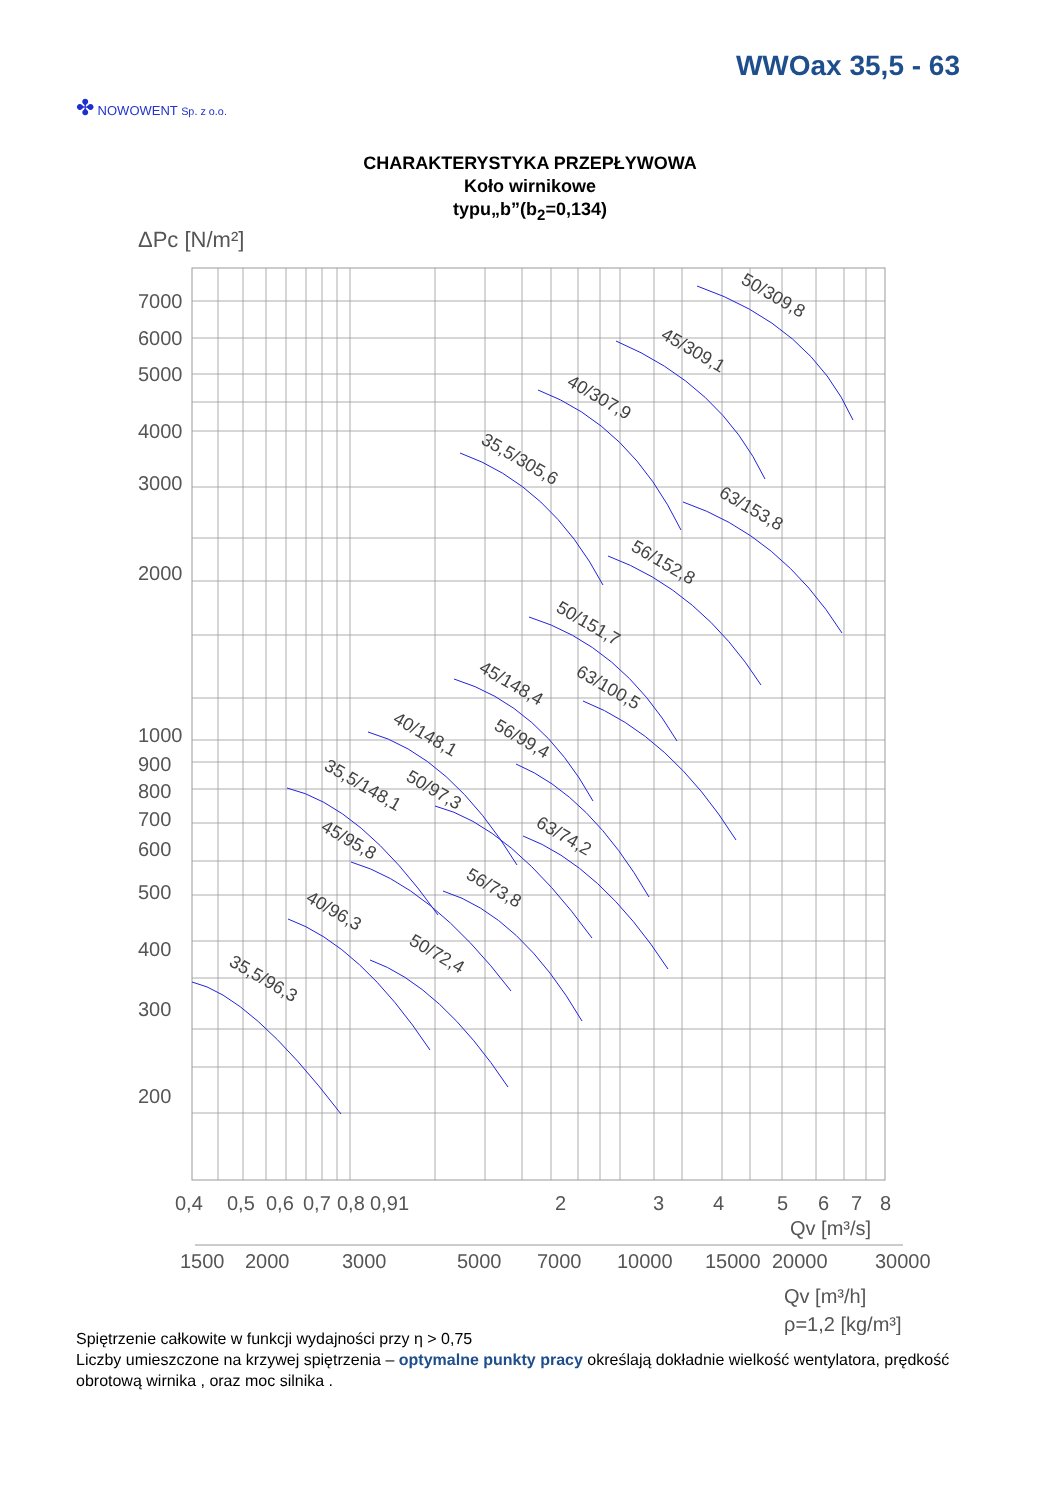WWOax 35,5 - 63
✤ NOWOWENT Sp. z o.o.
CHARAKTERYSTYKA PRZEPŁYWOWA
Koło wirnikowe
typu„b”(b<sub>2</sub>=0,134)
ΔPc [N/m²]
7000
6000
5000
4000
3000
2000
1000
900
800
700
600
500
400
300
200
0,4
0,5
0,6
0,7
0,8
0,9
1
2
3
4
5
6
7
8
Qv [m³/s]
1500
2000
3000
5000
7000
10000
15000
20000
30000
Qv [m³/h]
ρ=1,2 [kg/m³]
50/309,8
45/309,1
40/307,9
35,5/305,6
63/153,8
56/152,8
50/151,7
63/100,5
45/148,4
56/99,4
40/148,1
50/97,3
35,5/148,1
63/74,2
45/95,8
56/73,8
40/96,3
50/72,4
35,5/96,3
Spiętrzenie całkowite w funkcji wydajności przy η > 0,75
Liczby umieszczone na krzywej spiętrzenia – optymalne punkty pracy określają dokładnie wielkość wentylatora, prędkość obrotową wirnika , oraz moc silnika .